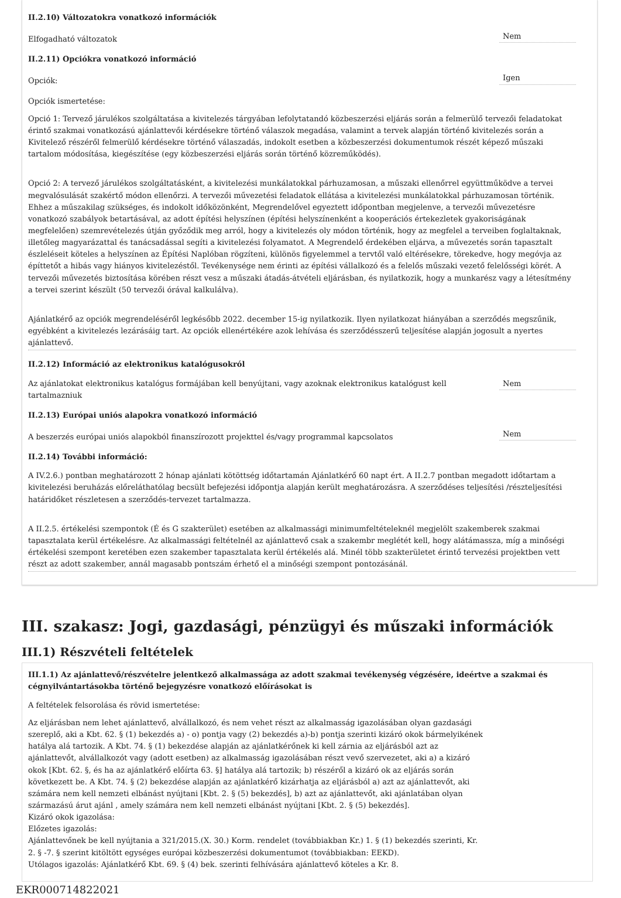II.2.10) Változatokra vonatkozó információk
Elfogadható változatok Nem
II.2.11) Opciókra vonatkozó információ
Opciók: Igen
Opciók ismertetése:
Opció 1: Tervező járulékos szolgáltatása a kivitelezés tárgyában lefolytatandó közbeszerzési eljárás során a felmerülő tervezői feladatokat érintő szakmai vonatkozású ajánlattevői kérdésekre történő válaszok megadása, valamint a tervek alapján történő kivitelezés során a Kivitelező részéről felmerülő kérdésekre történő válaszadás, indokolt esetben a közbeszerzési dokumentumok részét képező műszaki tartalom módosítása, kiegészítése (egy közbeszerzési eljárás során történő közreműködés).
Opció 2: A tervező járulékos szolgáltatásként, a kivitelezési munkálatokkal párhuzamosan, a műszaki ellenőrrel együttműködve a tervei megvalósulását szakértő módon ellenőrzi. A tervezői művezetési feladatok ellátása a kivitelezési munkálatokkal párhuzamosan történik. Ehhez a műszakilag szükséges, és indokolt időközönként, Megrendelővel egyeztett időpontban megjelenve, a tervezői művezetésre vonatkozó szabályok betartásával, az adott építési helyszínen (építési helyszínenként a kooperációs értekezletek gyakoriságának megfelelően) szemrevételezés útján győződik meg arról, hogy a kivitelezés oly módon történik, hogy az megfelel a terveiben foglaltaknak, illetőleg magyarázattal és tanácsadással segíti a kivitelezési folyamatot. A Megrendelő érdekében eljárva, a művezetés során tapasztalt észleléseit köteles a helyszínen az Építési Naplóban rögzíteni, különös figyelemmel a tervtől való eltérésekre, törekedve, hogy megóvja az építtetőt a hibás vagy hiányos kivitelezéstől. Tevékenysége nem érinti az építési vállalkozó és a felelős műszaki vezető felelősségi körét. A tervezői művezetés biztosítása körében részt vesz a műszaki átadás-átvételi eljárásban, és nyilatkozik, hogy a munkarész vagy a létesítmény a tervei szerint készült (50 tervezői órával kalkulálva).
Ajánlatkérő az opciók megrendeléséről legkésőbb 2022. december 15-ig nyilatkozik. Ilyen nyilatkozat hiányában a szerződés megszűnik, egyébként a kivitelezés lezárásáig tart. Az opciók ellenértékére azok lehívása és szerződésszerű teljesítése alapján jogosult a nyertes ajánlattevő.
II.2.12) Információ az elektronikus katalógusokról
Az ajánlatokat elektronikus katalógus formájában kell benyújtani, vagy azoknak elektronikus katalógust kell tartalmazniuk Nem
II.2.13) Európai uniós alapokra vonatkozó információ
A beszerzés európai uniós alapokból finanszírozott projekttel és/vagy programmal kapcsolatos Nem
II.2.14) További információ:
A IV.2.6.) pontban meghatározott 2 hónap ajánlati kötöttség időtartamán Ajánlatkérő 60 napt ért. A II.2.7 pontban megadott időtartam a kivitelezési beruházás előreláthatólag becsült befejezési időpontja alapján került meghatározásra. A szerződéses teljesítési /részteljesítési határidőket részletesen a szerződés-tervezet tartalmazza.
A II.2.5. értékelési szempontok (É és G szakterület) esetében az alkalmassági minimumfeltételeknél megjelölt szakemberek szakmai tapasztalata kerül értékelésre. Az alkalmassági feltételnél az ajánlattevő csak a szakembr meglétét kell, hogy alátámassza, míg a minőségi értékelési szempont keretében ezen szakember tapasztalata kerül értékelés alá. Minél több szakterületet érintő tervezési projektben vett részt az adott szakember, annál magasabb pontszám érhető el a minőségi szempont pontozásánál.
III. szakasz: Jogi, gazdasági, pénzügyi és műszaki információk
III.1) Részvételi feltételek
III.1.1) Az ajánlattevő/részvételre jelentkező alkalmassága az adott szakmai tevékenység végzésére, ideértve a szakmai és cégnyilvántartásokba történő bejegyzésre vonatkozó előírásokat is
A feltételek felsorolása és rövid ismertetése:
Az eljárásban nem lehet ajánlattevő, alvállalkozó, és nem vehet részt az alkalmasság igazolásában olyan gazdasági szereplő, aki a Kbt. 62. § (1) bekezdés a) - o) pontja vagy (2) bekezdés a)-b) pontja szerinti kizáró okok bármelyikének hatálya alá tartozik. A Kbt. 74. § (1) bekezdése alapján az ajánlatkérőnek ki kell zárnia az eljárásból azt az ajánlattevőt, alvállalkozót vagy (adott esetben) az alkalmasság igazolásában részt vevő szervezetet, aki a) a kizáró okok [Kbt. 62. §, és ha az ajánlatkérő előírta 63. §] hatálya alá tartozik; b) részéről a kizáró ok az eljárás során következett be. A Kbt. 74. § (2) bekezdése alapján az ajánlatkérő kizárhatja az eljárásból a) azt az ajánlattevőt, aki számára nem kell nemzeti elbánást nyújtani [Kbt. 2. § (5) bekezdés], b) azt az ajánlattevőt, aki ajánlatában olyan származású árut ajánl , amely számára nem kell nemzeti elbánást nyújtani [Kbt. 2. § (5) bekezdés].
Kizáró okok igazolása:
Előzetes igazolás:
Ajánlattevőnek be kell nyújtania a 321/2015.(X. 30.) Korm. rendelet (továbbiakban Kr.) 1. § (1) bekezdés szerinti, Kr. 2. § -7. § szerint kitöltött egységes európai közbeszerzési dokumentumot (továbbiakban: EEKD).
Utólagos igazolás: Ajánlatkérő Kbt. 69. § (4) bek. szerinti felhívására ajánlattevő köteles a Kr. 8.
EKR000714822021